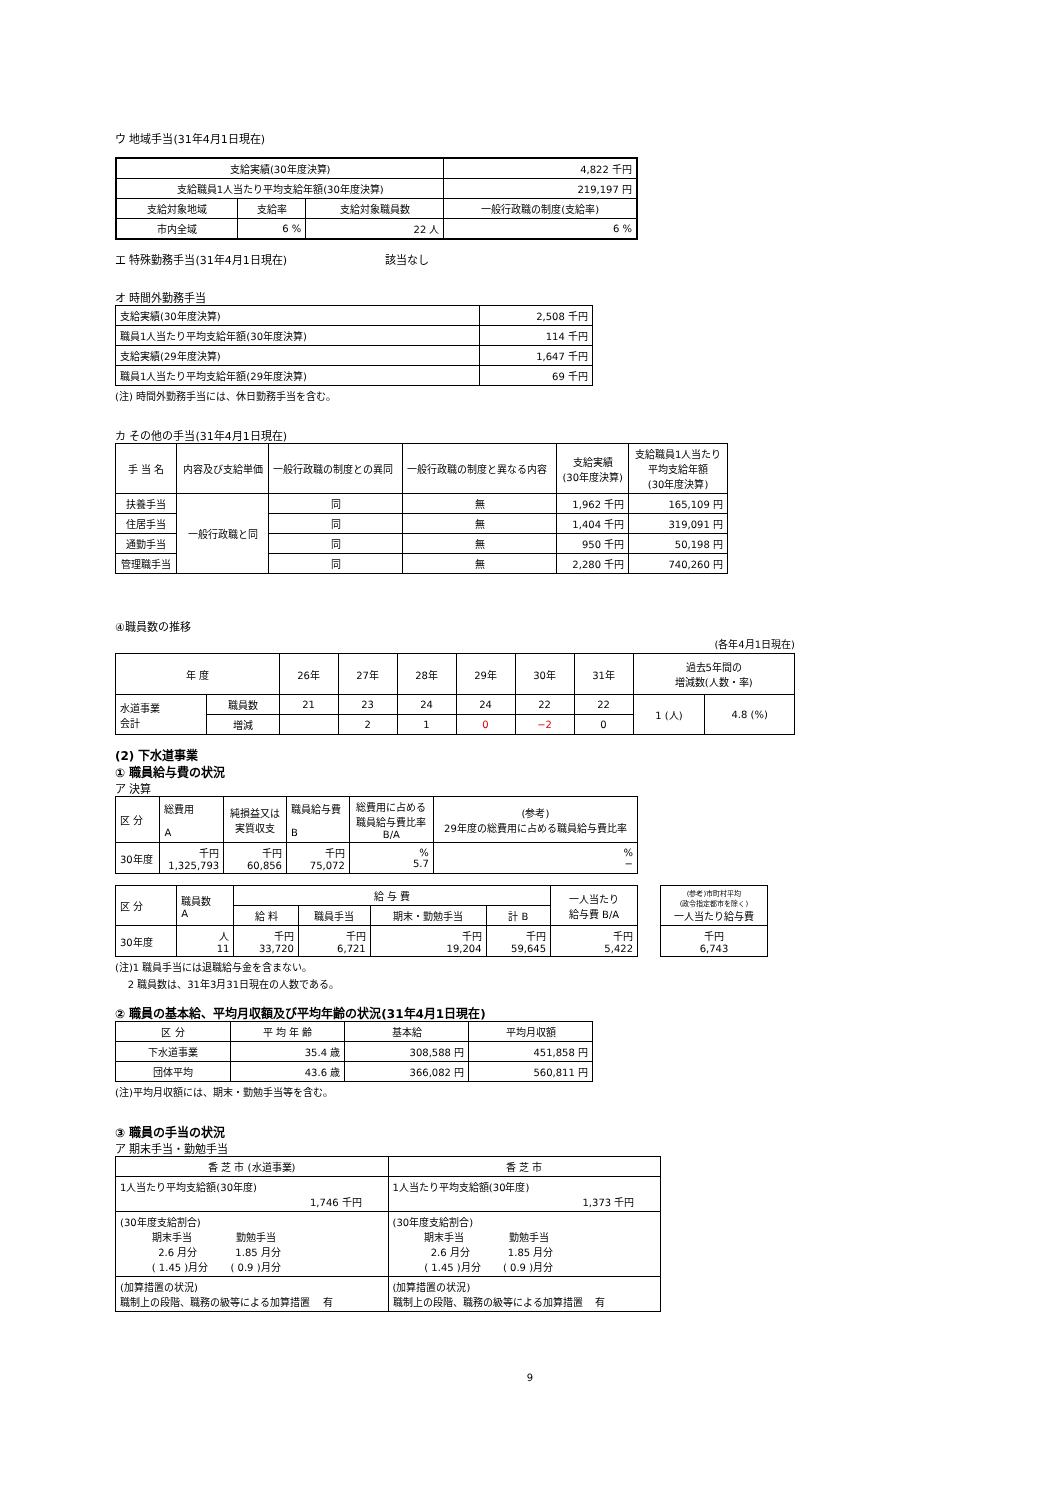ウ 地域手当(31年4月1日現在)
| 支給実績(30年度決算) | | | 4,822 千円 |
| 支給職員1人当たり平均支給年額(30年度決算) | | | 219,197 円 |
| 支給対象地域 | 支給率 | 支給対象職員数 | 一般行政職の制度(支給率) |
| 市内全域 | 6 % | 22 人 | 6 % |
エ 特殊勤務手当(31年4月1日現在) 該当なし
オ 時間外勤務手当
| 支給実績(30年度決算) | 2,508 千円 |
| 職員1人当たり平均支給年額(30年度決算) | 114 千円 |
| 支給実績(29年度決算) | 1,647 千円 |
| 職員1人当たり平均支給年額(29年度決算) | 69 千円 |
(注) 時間外勤務手当には、休日勤務手当を含む。
カ その他の手当(31年4月1日現在)
| 手 当 名 | 内容及び支給単価 | 一般行政職の制度との異同 | 一般行政職の制度と異なる内容 | 支給実績 (30年度決算) | 支給職員1人当たり 平均支給年額 (30年度決算) |
| 扶養手当 | 一般行政職と同 | 同 | 無 | 1,962 千円 | 165,109 円 |
| 住居手当 | | 同 | 無 | 1,404 千円 | 319,091 円 |
| 通勤手当 | | 同 | 無 | 950 千円 | 50,198 円 |
| 管理職手当 | | 同 | 無 | 2,280 千円 | 740,260 円 |
④職員数の推移
(各年4月1日現在)
| 年 度 | | 26年 | 27年 | 28年 | 29年 | 30年 | 31年 | 過去5年間の 増減数(人数・率) | |
| 水道事業 会計 | 職員数 | 21 | 23 | 24 | 24 | 22 | 22 | 1 (人) | 4.8 (%) |
| | 増減 | | 2 | 1 | 0 | −2 | 0 | | |
(2) 下水道事業
① 職員給与費の状況
ア 決算
| 区 分 | 総費用 A | 純損益又は 実質収支 | 職員給与費 B | 総費用に占める 職員給与費比率 B/A | (参考) 29年度の総費用に占める職員給与費比率 |
| 30年度 | 千円 1,325,793 | 千円 60,856 | 千円 75,072 | % 5.7 | % − |
| 区 分 | 職員数 A | 給 与 費 | | | | 一人当たり 給与費 B/A |
| | | 給 料 | 職員手当 | 期末・勤勉手当 | 計 B | |
| 30年度 | 人 11 | 千円 33,720 | 千円 6,721 | 千円 19,204 | 千円 59,645 | 千円 5,422 |
| (参考)市町村平均 (政令指定都市を除く) 一人当たり給与費 |
| 千円 6,743 |
(注)1 職員手当には退職給与金を含まない。
2 職員数は、31年3月31日現在の人数である。
② 職員の基本給、平均月収額及び平均年齢の状況(31年4月1日現在)
| 区 分 | 平 均 年 齢 | 基本給 | 平均月収額 |
| 下水道事業 | 35.4 歳 | 308,588 円 | 451,858 円 |
| 団体平均 | 43.6 歳 | 366,082 円 | 560,811 円 |
(注)平均月収額には、期末・勤勉手当等を含む。
③ 職員の手当の状況
ア 期末手当・勤勉手当
| 香 芝 市 (水道事業) | 香 芝 市 |
| 1人当たり平均支給額(30年度) 1,746 千円 | 1人当たり平均支給額(30年度) 1,373 千円 |
| (30年度支給割合) 期末手当 勤勉手当 2.6 月分 1.85 月分 ( 1.45 )月分 ( 0.9 )月分 | (30年度支給割合) 期末手当 勤勉手当 2.6 月分 1.85 月分 ( 1.45 )月分 ( 0.9 )月分 |
| (加算措置の状況) 職制上の段階、職務の級等による加算措置 有 | (加算措置の状況) 職制上の段階、職務の級等による加算措置 有 |
9